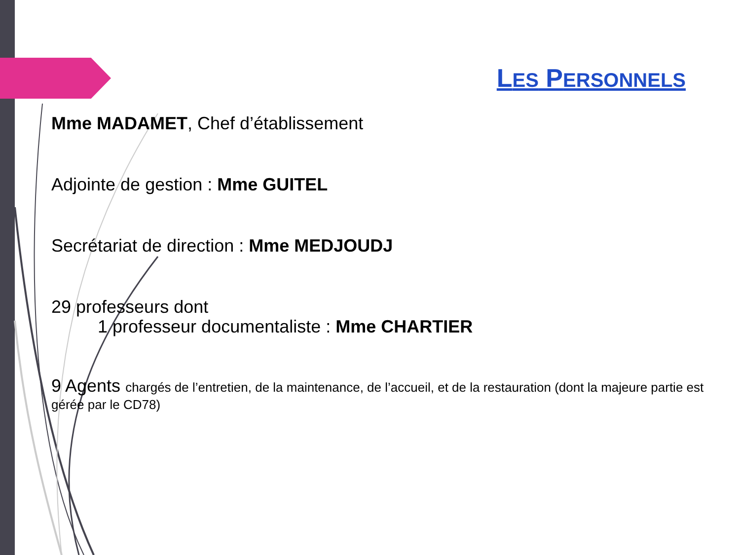LES PERSONNELS
Mme MADAMET, Chef d’établissement
Adjointe de gestion : Mme GUITEL
Secrétariat de direction : Mme MEDJOUDJ
29 professeurs dont
1 professeur documentaliste : Mme CHARTIER
9 Agents chargés de l’entretien, de la maintenance, de l’accueil, et de la restauration (dont la majeure partie est gérée par le CD78)